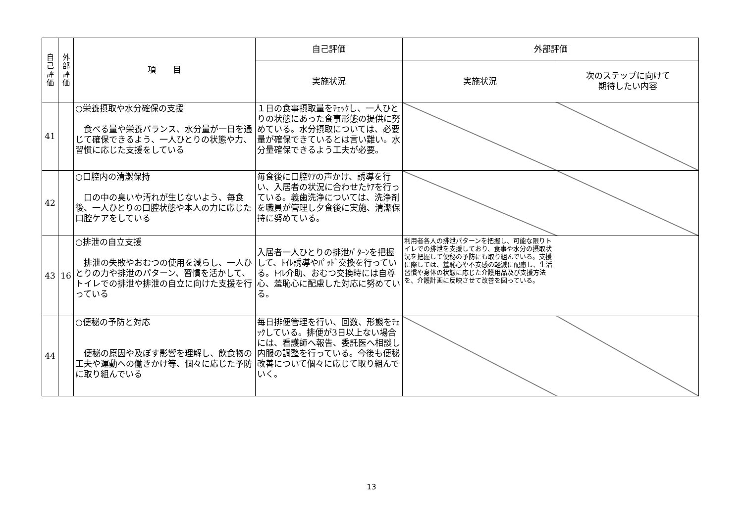| 自己評価 | 外部評価 | 項 目 | 自己評価 | 外部評価 | |
| --- | --- | --- | --- | --- | --- |
| | | | 実施状況 | 実施状況 | 次のステップに向けて 期待したい内容 |
| 41 | | ○栄養摂取や水分確保の支援 食べる量や栄養バランス、水分量が一日を通じて確保できるよう、一人ひとりの状態や力、習慣に応じた支援をしている | １日の食事摂取量をﾁｪｯｸし、一人ひとりの状態にあった食事形態の提供に努めている。水分摂取については、必要量が確保できているとは言い難い。水分量確保できるよう工夫が必要。 | | |
| 42 | | ○口腔内の清潔保持 口の中の臭いや汚れが生じないよう、毎食後、一人ひとりの口腔状態や本人の力に応じた口腔ケアをしている | 毎食後に口腔ｹｱの声かけ、誘導を行い、入居者の状況に合わせたｹｱを行っている。義歯洗浄については、洗浄剤を職員が管理し夕食後に実施、清潔保持に努めている。 | | |
| 43 | 16 | ○排泄の自立支援 排泄の失敗やおむつの使用を減らし、一人ひとりの力や排泄のパターン、習慣を活かして、トイレでの排泄や排泄の自立に向けた支援を行っている | 入居者一人ひとりの排泄ﾊﾟﾀｰﾝを把握して、ﾄｲﾚ誘導やﾊﾟｯﾄﾞ交換を行っている。ﾄｲﾚ介助、おむつ交換時には自尊心、羞恥心に配慮した対応に努めている。 | 利用者各人の排泄パターンを把握し、可能な限りトイレでの排泄を支援しており、食事や水分の摂取状況を把握して便秘の予防にも取り組んでいる。支援に際しては、羞恥心や不安感の軽減に配慮し、生活習慣や身体の状態に応じた介護用品及び支援方法を、介護計画に反映させて改善を図っている。 | |
| 44 | | ○便秘の予防と対応 便秘の原因や及ぼす影響を理解し、飲食物の工夫や運動への働きかけ等、個々に応じた予防に取り組んでいる | 毎日排便管理を行い、回数、形態をﾁｪｯｸしている。排便が3日以上ない場合には、看護師へ報告、委託医へ相談し内服の調整を行っている。今後も便秘改善について個々に応じて取り組んでいく。 | | |
13